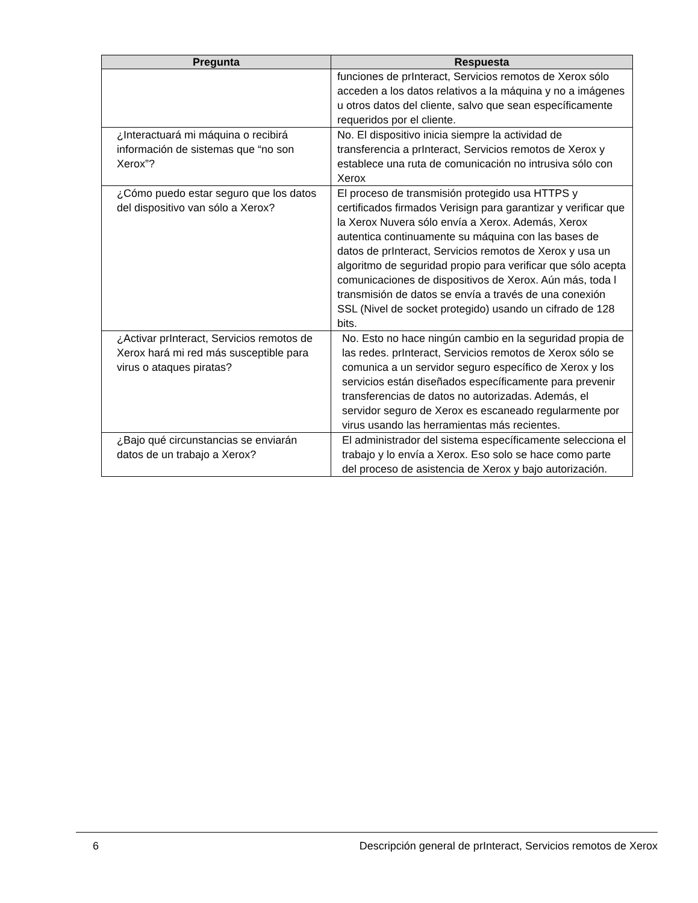| Pregunta | Respuesta |
| --- | --- |
| | funciones de prInteract, Servicios remotos de Xerox sólo acceden a los datos relativos a la máquina y no a imágenes u otros datos del cliente, salvo que sean específicamente requeridos por el cliente. |
| ¿Interactuará mi máquina o recibirá información de sistemas que “no son Xerox”? | No. El dispositivo inicia siempre la actividad de transferencia a prInteract, Servicios remotos de Xerox y establece una ruta de comunicación no intrusiva sólo con Xerox |
| ¿Cómo puedo estar seguro que los datos del dispositivo van sólo a Xerox? | El proceso de transmisión protegido usa HTTPS y certificados firmados Verisign para garantizar y verificar que la Xerox Nuvera sólo envía a Xerox. Además, Xerox autentica continuamente su máquina con las bases de datos de prInteract, Servicios remotos de Xerox y usa un algoritmo de seguridad propio para verificar que sólo acepta comunicaciones de dispositivos de Xerox. Aún más, toda l transmisión de datos se envía a través de una conexión SSL (Nivel de socket protegido) usando un cifrado de 128 bits. |
| ¿Activar prInteract, Servicios remotos de Xerox hará mi red más susceptible para virus o ataques piratas? | No. Esto no hace ningún cambio en la seguridad propia de las redes. prInteract, Servicios remotos de Xerox sólo se comunica a un servidor seguro específico de Xerox y los servicios están diseñados específicamente para prevenir transferencias de datos no autorizadas. Además, el servidor seguro de Xerox es escaneado regularmente por virus usando las herramientas más recientes. |
| ¿Bajo qué circunstancias se enviarán datos de un trabajo a Xerox? | El administrador del sistema específicamente selecciona el trabajo y lo envía a Xerox. Eso solo se hace como parte del proceso de asistencia de Xerox y bajo autorización. |
6 Descripción general de prInteract, Servicios remotos de Xerox